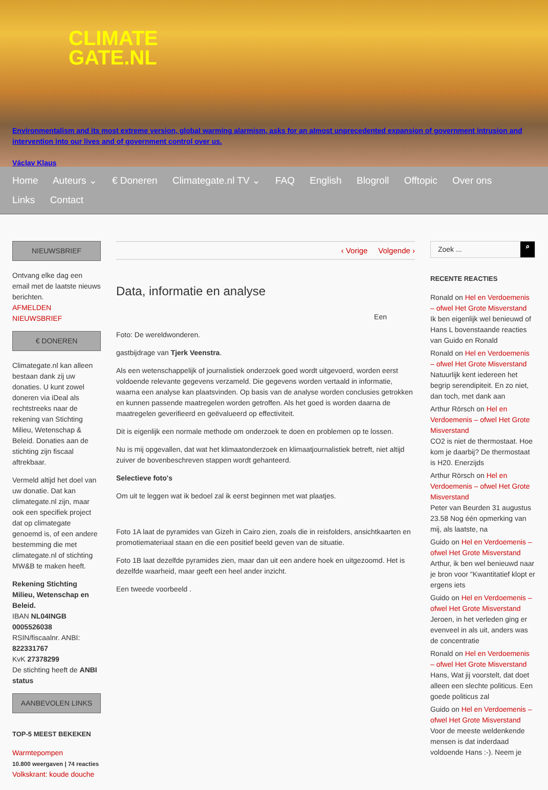CLIMATE
GATE.NL
Environmentalism and its most extreme version, global warming alarmism, asks for an almost unprecedented expansion of government intrusion and intervention into our lives and of government control over us.
Václav Klaus
Home Auteurs ⌄ € Doneren Climategate.nl TV ⌄ FAQ English Blogroll Offtopic Over ons Links Contact
NIEUWSBRIEF
Ontvang elke dag een email met de laatste nieuws berichten.
AFMELDEN NIEUWSBRIEF
€ DONEREN
Climategate.nl kan alleen bestaan dank zij uw donaties. U kunt zowel doneren via iDeal als rechtstreeks naar de rekening van Stichting Milieu, Wetenschap & Beleid. Donaties aan de stichting zijn fiscaal aftrekbaar.
Vermeld altijd het doel van uw donatie. Dat kan climategate.nl zijn, maar ook een specifiek project dat op climategate genoemd is, of een andere bestemming die met climategate.nl of stichting MW&B te maken heeft.
Rekening Stichting Milieu, Wetenschap en Beleid.
IBAN NL04INGB 0005526038
RSIN/fiscaalnr. ANBI: 822331767
KvK 27378299
De stichting heeft de ANBI status
AANBEVOLEN LINKS
TOP-5 MEEST BEKEKEN
Warmtepompen
10.800 weergaven | 74 reacties
Volkskrant: koude douche
‹ Vorige Volgende ›
Data, informatie en analyse
Een
Foto: De wereldwonderen.
gastbijdrage van Tjerk Veenstra.
Als een wetenschappelijk of journalistiek onderzoek goed wordt uitgevoerd, worden eerst voldoende relevante gegevens verzameld. Die gegevens worden vertaald in informatie, waarna een analyse kan plaatsvinden. Op basis van de analyse worden conclusies getrokken en kunnen passende maatregelen worden getroffen. Als het goed is worden daarna de maatregelen geverifieerd en geëvalueerd op effectiviteit.
Dit is eigenlijk een normale methode om onderzoek te doen en problemen op te lossen.
Nu is mij opgevallen, dat wat het klimaatonderzoek en klimaatjournalistiek betreft, niet altijd zuiver de bovenbeschreven stappen wordt gehanteerd.
Selectieve foto's
Om uit te leggen wat ik bedoel zal ik eerst beginnen met wat plaatjes.
Foto 1A laat de pyramides van Gizeh in Cairo zien, zoals die in reisfolders, ansichtkaarten en promotiemateriaal staan en die een positief beeld geven van de situatie.
Foto 1B laat dezelfde pyramides zien, maar dan uit een andere hoek en uitgezoomd. Het is dezelfde waarheid, maar geeft een heel ander inzicht.
Een tweede voorbeeld .
Zoek ...
⌕
RECENTE REACTIES
Ronald on Hel en Verdoemenis – ofwel Het Grote Misverstand
Ik ben eigenlijk wel benieuwd of Hans L bovenstaande reacties van Guido en Ronald
Ronald on Hel en Verdoemenis – ofwel Het Grote Misverstand
Natuurlijk kent iedereen het begrip serendipiteit. En zo niet, dan toch, met dank aan
Arthur Rörsch on Hel en Verdoemenis – ofwel Het Grote Misverstand
CO2 is niet de thermostaat. Hoe kom je daarbij? De thermostaat is H20. Enerzijds
Arthur Rörsch on Hel en Verdoemenis – ofwel Het Grote Misverstand
Peter van Beurden 31 augustus 23.58 Nog één opmerking van mij, als laatste, na
Guido on Hel en Verdoemenis – ofwel Het Grote Misverstand
Arthur, ik ben wel benieuwd naar je bron voor "Kwantitatief klopt er ergens iets
Guido on Hel en Verdoemenis – ofwel Het Grote Misverstand
Jeroen, in het verleden ging er evenveel in als uit, anders was de concentratie
Ronald on Hel en Verdoemenis – ofwel Het Grote Misverstand
Hans, Wat jij voorstelt, dat doet alleen een slechte politicus. Een goede politicus zal
Guido on Hel en Verdoemenis – ofwel Het Grote Misverstand
Voor de meeste weldenkende mensen is dat inderdaad voldoende Hans :-). Neem je